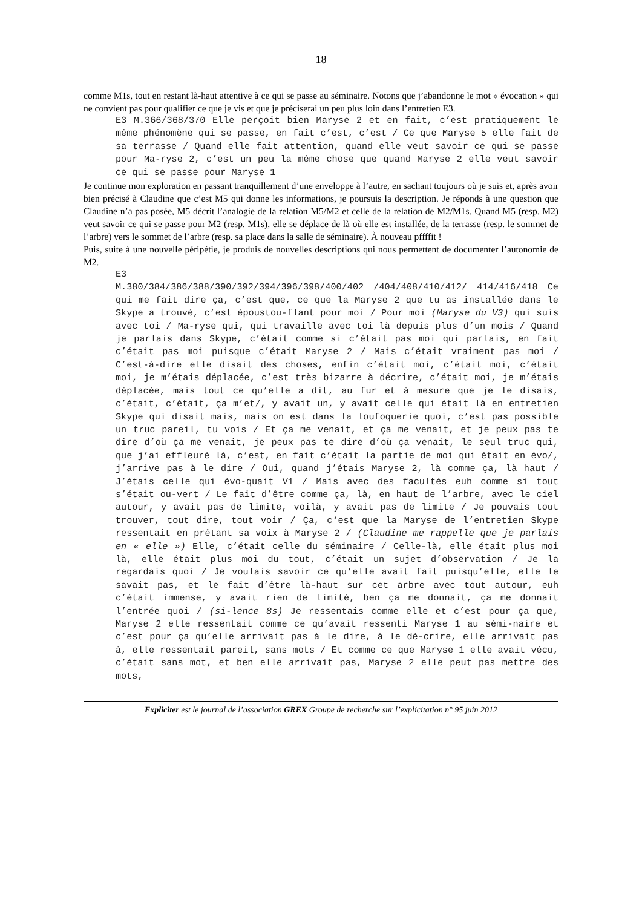18
comme M1s, tout en restant là-haut attentive à ce qui se passe au séminaire. Notons que j’abandonne le mot « évocation » qui ne convient pas pour qualifier ce que je vis et que je préciserai un peu plus loin dans l’entretien E3.
E3 M.366/368/370 Elle perçoit bien Maryse 2 et en fait, c’est pratiquement le même phénomène qui se passe, en fait c’est, c’est / Ce que Maryse 5 elle fait de sa terrasse / Quand elle fait attention, quand elle veut savoir ce qui se passe pour Ma-ryse 2, c’est un peu la même chose que quand Maryse 2 elle veut savoir ce qui se passe pour Maryse 1
Je continue mon exploration en passant tranquillement d’une enveloppe à l’autre, en sachant toujours où je suis et, après avoir bien précisé à Claudine que c’est M5 qui donne les informations, je poursuis la description. Je réponds à une question que Claudine n’a pas posée, M5 décrit l’analogie de la relation M5/M2 et celle de la relation de M2/M1s. Quand M5 (resp. M2) veut savoir ce qui se passe pour M2 (resp. M1s), elle se déplace de là où elle est installée, de la terrasse (resp. le sommet de l’arbre) vers le sommet de l’arbre (resp. sa place dans la salle de séminaire). À nouveau pffffit !
Puis, suite à une nouvelle péripétie, je produis de nouvelles descriptions qui nous permettent de documenter l’autonomie de M2.
E3
M.380/384/386/388/390/392/394/396/398/400/402 /404/408/410/412/ 414/416/418 Ce qui me fait dire ça, c’est que, ce que la Maryse 2 que tu as installée dans le Skype a trouvé, c’est époustou-flant pour moi / Pour moi (Maryse du V3) qui suis avec toi / Ma-ryse qui, qui travaille avec toi là depuis plus d’un mois / Quand je parlais dans Skype, c’était comme si c’était pas moi qui parlais, en fait c’était pas moi puisque c’était Maryse 2 / Mais c’était vraiment pas moi / C’est-à-dire elle disait des choses, enfin c’était moi, c’était moi, c’était moi, je m’étais déplacée, c’est très bizarre à décrire, c’était moi, je m’étais déplacée, mais tout ce qu’elle a dit, au fur et à mesure que je le disais, c’était, c’était, ça m’et/, y avait un, y avait celle qui était là en entretien Skype qui disait mais, mais on est dans la loufoquerie quoi, c’est pas possible un truc pareil, tu vois / Et ça me venait, et ça me venait, et je peux pas te dire d’où ça me venait, je peux pas te dire d’où ça venait, le seul truc qui, que j’ai effleuré là, c’est, en fait c’était la partie de moi qui était en évo/, j’arrive pas à le dire / Oui, quand j’étais Maryse 2, là comme ça, là haut / J’étais celle qui évo-quait V1 / Mais avec des facultés euh comme si tout s’était ou-vert / Le fait d’être comme ça, là, en haut de l’arbre, avec le ciel autour, y avait pas de limite, voilà, y avait pas de limite / Je pouvais tout trouver, tout dire, tout voir / Ça, c‘est que la Maryse de l’entretien Skype ressentait en prêtant sa voix à Maryse 2 / (Claudine me rappelle que je parlais en « elle ») Elle, c’était celle du séminaire / Celle-là, elle était plus moi là, elle était plus moi du tout, c’était un sujet d’observation / Je la regardais quoi / Je voulais savoir ce qu’elle avait fait puisqu’elle, elle le savait pas, et le fait d’être là-haut sur cet arbre avec tout autour, euh c’était immense, y avait rien de limité, ben ça me donnait, ça me donnait l’entrée quoi / (si-lence 8s) Je ressentais comme elle et c’est pour ça que, Maryse 2 elle ressentait comme ce qu’avait ressenti Maryse 1 au sémi-naire et c’est pour ça qu’elle arrivait pas à le dire, à le dé-crire, elle arrivait pas à, elle ressentait pareil, sans mots / Et comme ce que Maryse 1 elle avait vécu, c’était sans mot, et ben elle arrivait pas, Maryse 2 elle peut pas mettre des mots,
Expliciter est le journal de l’association GREX Groupe de recherche sur l’explicitation n° 95 juin 2012